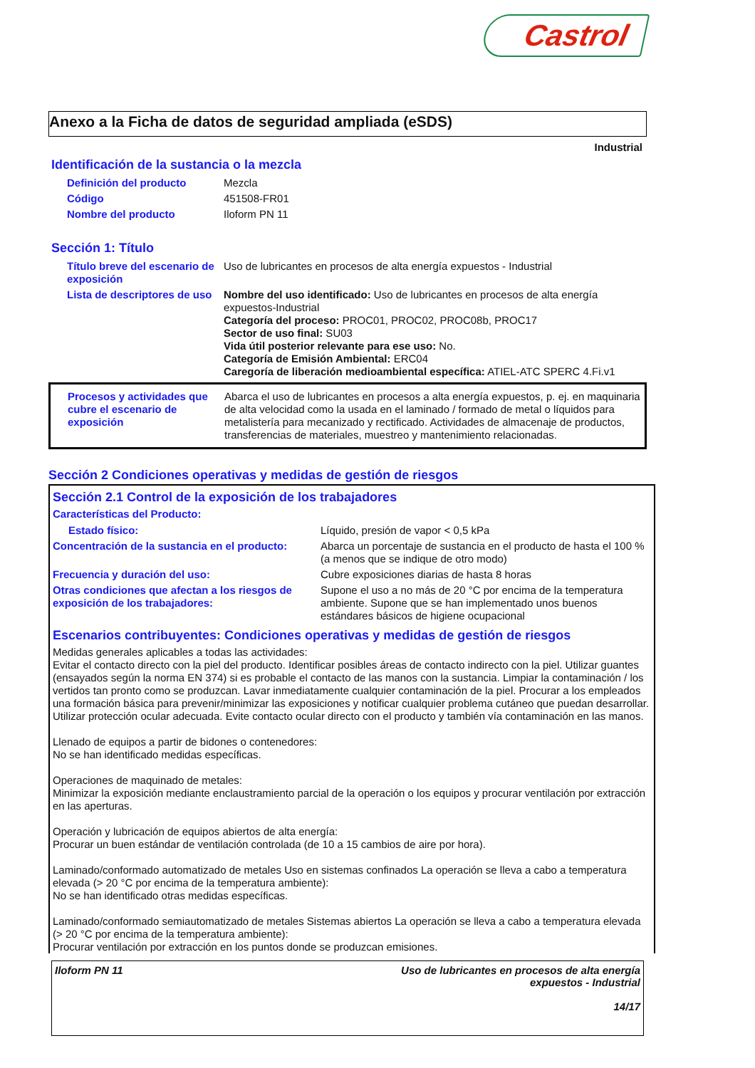Castrol
Anexo a la Ficha de datos de seguridad ampliada (eSDS)
Industrial
Identificación de la sustancia o la mezcla
| Definición del producto | Mezcla |
| Código | 451508-FR01 |
| Nombre del producto | Iloform PN 11 |
Sección 1: Título
| Título breve del escenario de exposición | Uso de lubricantes en procesos de alta energía expuestos - Industrial |
| Lista de descriptores de uso | Nombre del uso identificado: Uso de lubricantes en procesos de alta energía expuestos-Industrial Categoría del proceso: PROC01, PROC02, PROC08b, PROC17 Sector de uso final: SU03 Vida útil posterior relevante para ese uso: No. Categoría de Emisión Ambiental: ERC04 Caregoría de liberación medioambiental específica: ATIEL-ATC SPERC 4.Fi.v1 |
| Procesos y actividades que cubre el escenario de exposición | Abarca el uso de lubricantes en procesos a alta energía expuestos, p. ej. en maquinaria de alta velocidad como la usada en el laminado / formado de metal o líquidos para metalistería para mecanizado y rectificado. Actividades de almacenaje de productos, transferencias de materiales, muestreo y mantenimiento relacionadas. |
Sección 2 Condiciones operativas y medidas de gestión de riesgos
Sección 2.1 Control de la exposición de los trabajadores
Características del Producto:
| Estado físico: | Líquido, presión de vapor < 0,5 kPa |
| Concentración de la sustancia en el producto: | Abarca un porcentaje de sustancia en el producto de hasta el 100 % (a menos que se indique de otro modo) |
| Frecuencia y duración del uso: | Cubre exposiciones diarias de hasta 8 horas |
| Otras condiciones que afectan a los riesgos de exposición de los trabajadores: | Supone el uso a no más de 20 °C por encima de la temperatura ambiente. Supone que se han implementado unos buenos estándares básicos de higiene ocupacional |
Escenarios contribuyentes: Condiciones operativas y medidas de gestión de riesgos
Medidas generales aplicables a todas las actividades:
Evitar el contacto directo con la piel del producto. Identificar posibles áreas de contacto indirecto con la piel. Utilizar guantes (ensayados según la norma EN 374) si es probable el contacto de las manos con la sustancia. Limpiar la contaminación / los vertidos tan pronto como se produzcan. Lavar inmediatamente cualquier contaminación de la piel. Procurar a los empleados una formación básica para prevenir/minimizar las exposiciones y notificar cualquier problema cutáneo que puedan desarrollar. Utilizar protección ocular adecuada. Evite contacto ocular directo con el producto y también vía contaminación en las manos.
Llenado de equipos a partir de bidones o contenedores:
No se han identificado medidas específicas.
Operaciones de maquinado de metales:
Minimizar la exposición mediante enclaustramiento parcial de la operación o los equipos y procurar ventilación por extracción en las aperturas.
Operación y lubricación de equipos abiertos de alta energía:
Procurar un buen estándar de ventilación controlada (de 10 a 15 cambios de aire por hora).
Laminado/conformado automatizado de metales Uso en sistemas confinados La operación se lleva a cabo a temperatura elevada (> 20 °C por encima de la temperatura ambiente):
No se han identificado otras medidas específicas.
Laminado/conformado semiautomatizado de metales Sistemas abiertos La operación se lleva a cabo a temperatura elevada (> 20 °C por encima de la temperatura ambiente):
Procurar ventilación por extracción en los puntos donde se produzcan emisiones.
Iloform PN 11 Uso de lubricantes en procesos de alta energía
expuestos - Industrial
14/17